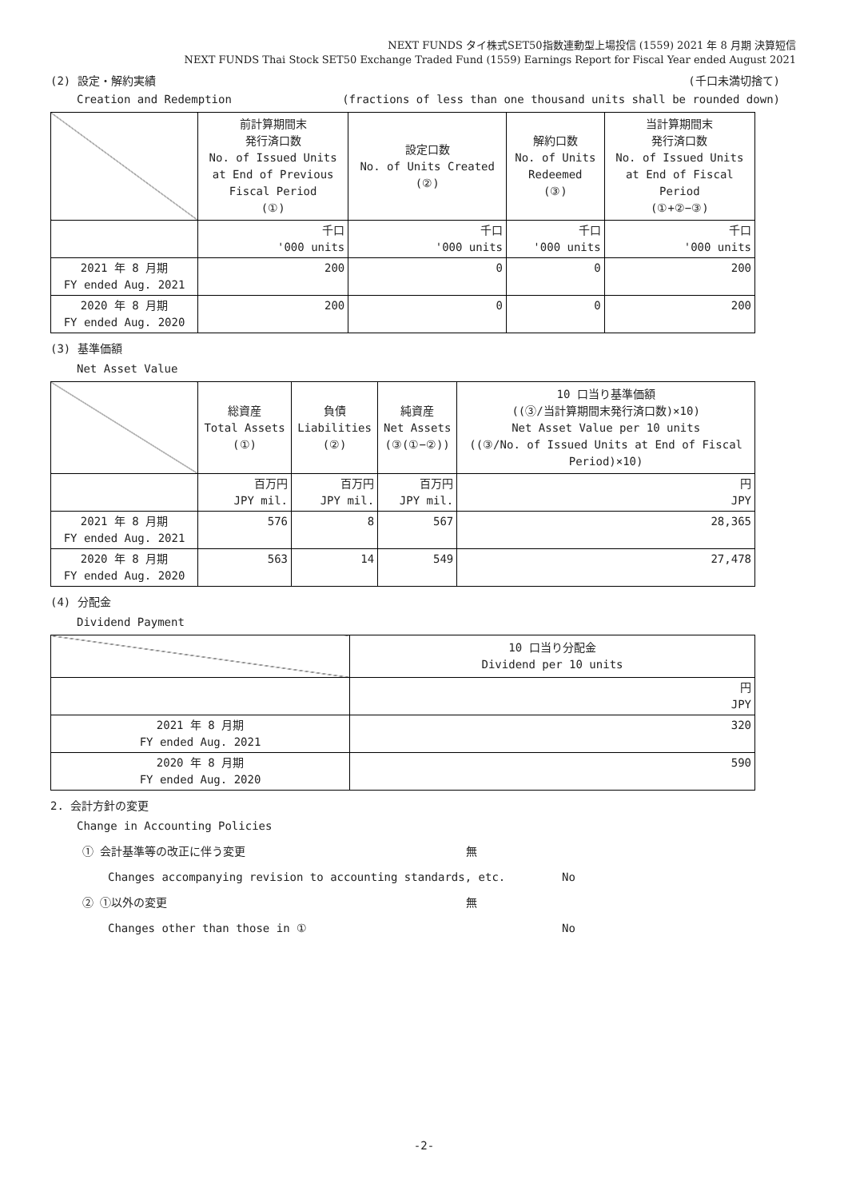NEXT FUNDS タイ株式SET50指数連動型上場投信 (1559) 2021 年 8 月期 決算短信
NEXT FUNDS Thai Stock SET50 Exchange Traded Fund (1559) Earnings Report for Fiscal Year ended August 2021
(2) 設定・解約実績 (千口未満切捨て)
Creation and Redemption (fractions of less than one thousand units shall be rounded down)
| | 前計算期間末 発行済口数 No. of Issued Units at End of Previous Fiscal Period (①) | 設定口数 No. of Units Created (②) | 解約口数 No. of Units Redeemed (③) | 当計算期間末 発行済口数 No. of Issued Units at End of Fiscal Period (①+②−③) |
| --- | --- | --- | --- | --- |
| | 千口 '000 units | 千口 '000 units | 千口 '000 units | 千口 '000 units |
| 2021 年 8 月期 FY ended Aug. 2021 | 200 | 0 | 0 | 200 |
| 2020 年 8 月期 FY ended Aug. 2020 | 200 | 0 | 0 | 200 |
(3) 基準価額
Net Asset Value
| | 総資産 Total Assets (①) | 負債 Liabilities (②) | 純資産 Net Assets (③(①−②)) | 10 口当り基準価額 ((③/当計算期間末発行済口数)×10) Net Asset Value per 10 units ((③/No. of Issued Units at End of Fiscal Period)×10) |
| --- | --- | --- | --- | --- |
| | 百万円 JPY mil. | 百万円 JPY mil. | 百万円 JPY mil. | 円 JPY |
| 2021 年 8 月期 FY ended Aug. 2021 | 576 | 8 | 567 | 28,365 |
| 2020 年 8 月期 FY ended Aug. 2020 | 563 | 14 | 549 | 27,478 |
(4) 分配金
Dividend Payment
| | 10 口当り分配金 Dividend per 10 units |
| --- | --- |
| | 円 JPY |
| 2021 年 8 月期 FY ended Aug. 2021 | 320 |
| 2020 年 8 月期 FY ended Aug. 2020 | 590 |
2. 会計方針の変更
Change in Accounting Policies
① 会計基準等の改正に伴う変更 無
Changes accompanying revision to accounting standards, etc. No
② ①以外の変更 無
Changes other than those in ① No
-2-